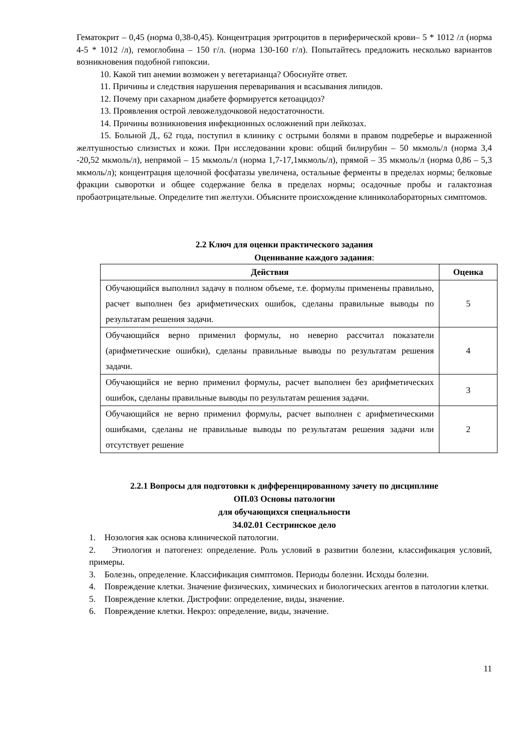Гематокрит – 0,45 (норма 0,38-0,45). Концентрация эритроцитов в периферической крови– 5 * 1012 /л (норма 4-5 * 1012 /л), гемоглобина – 150 г/л. (норма 130-160 г/л). Попытайтесь предложить несколько вариантов возникновения подобной гипоксии.
10. Какой тип анемии возможен у вегетарианца? Обоснуйте ответ.
11. Причины и следствия нарушения переваривания и всасывания липидов.
12. Почему при сахарном диабете формируется кетоацидоз?
13. Проявления острой левожелудочковой недостаточности.
14. Причины возникновения инфекционных осложнений при лейкозах.
15. Больной Д., 62 года, поступил в клинику с острыми болями в правом подреберье и выраженной желтушностью слизистых и кожи. При исследовании крови: общий билирубин – 50 мкмоль/л (норма 3,4 -20,52 мкмоль/л), непрямой – 15 мкмоль/л (норма 1,7-17,1мкмоль/л), прямой – 35 мкмоль/л (норма 0,86 – 5,3 мкмоль/л); концентрация щелочной фосфатазы увеличена, остальные ферменты в пределах нормы; белковые фракции сыворотки и общее содержание белка в пределах нормы; осадочные пробы и галактозная пробаотрицательные. Определите тип желтухи. Объясните происхождение клиниколабораторных симптомов.
2.2 Ключ для оценки практического задания
Оценивание каждого задания:
| Действия | Оценка |
| --- | --- |
| Обучающийся выполнил задачу в полном объеме, т.е. формулы применены правильно, расчет выполнен без арифметических ошибок, сделаны правильные выводы по результатам решения задачи. | 5 |
| Обучающийся верно применил формулы, но неверно рассчитал показатели (арифметические ошибки), сделаны правильные выводы по результатам решения задачи. | 4 |
| Обучающийся не верно применил формулы, расчет выполнен без арифметических ошибок, сделаны правильные выводы по результатам решения задачи. | 3 |
| Обучающийся не верно применил формулы, расчет выполнен с арифметическими ошибками, сделаны не правильные выводы по результатам решения задачи или отсутствует решение | 2 |
2.2.1 Вопросы для подготовки к дифференцированному зачету по дисциплине
ОП.03 Основы патологии
для обучающихся специальности
34.02.01 Сестринское дело
1. Нозология как основа клинической патологии.
2. Этиология и патогенез: определение. Роль условий в развитии болезни, классификация условий, примеры.
3. Болезнь, определение. Классификация симптомов. Периоды болезни. Исходы болезни.
4. Повреждение клетки. Значение физических, химических и биологических агентов в патологии клетки.
5. Повреждение клетки. Дистрофии: определение, виды, значение.
6. Повреждение клетки. Некроз: определение, виды, значение.
11